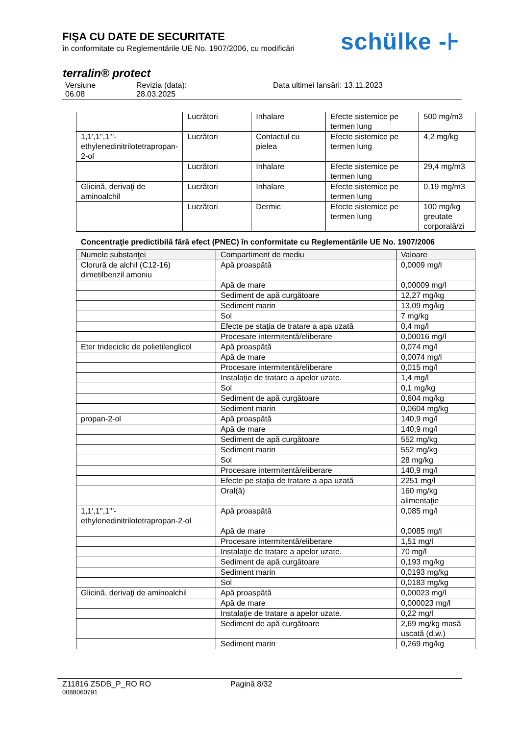FIŞA CU DATE DE SECURITATE
în conformitate cu Reglementările UE No. 1907/2006, cu modificări
schülke -⊦
terralin® protect
Versiune
06.08
Revizia (data):
28.03.2025
Data ultimei lansări: 13.11.2023
| | Lucrători | Inhalare | Efecte sistemice pe termen lung | 500 mg/m3 |
| 1,1',1'',1'''-ethylenedinitrilotetrapropan-2-ol | Lucrători | Contactul cu pielea | Efecte sistemice pe termen lung | 4,2 mg/kg |
| | Lucrători | Inhalare | Efecte sistemice pe termen lung | 29,4 mg/m3 |
| Glicină, derivaţi de aminoalchil | Lucrători | Inhalare | Efecte sistemice pe termen lung | 0,19 mg/m3 |
| | Lucrători | Dermic | Efecte sistemice pe termen lung | 100 mg/kg greutate corporală/zi |
Concentraţie predictibilă fără efect (PNEC) în conformitate cu Reglementările UE No. 1907/2006
| Numele substanţei | Compartiment de mediu | Valoare |
| --- | --- | --- |
| Clorură de alchil (C12-16) dimetilbenzil amoniu | Apă proaspătă | 0,0009 mg/l |
| | Apă de mare | 0,00009 mg/l |
| | Sediment de apă curgătoare | 12,27 mg/kg |
| | Sediment marin | 13,09 mg/kg |
| | Sol | 7 mg/kg |
| | Efecte pe staţia de tratare a apa uzată | 0,4 mg/l |
| | Procesare intermitentă/eliberare | 0,00016 mg/l |
| Eter trideciclic de polietilenglicol | Apă proaspătă | 0,074 mg/l |
| | Apă de mare | 0,0074 mg/l |
| | Procesare intermitentă/eliberare | 0,015 mg/l |
| | Instalaţie de tratare a apelor uzate. | 1,4 mg/l |
| | Sol | 0,1 mg/kg |
| | Sediment de apă curgătoare | 0,604 mg/kg |
| | Sediment marin | 0,0604 mg/kg |
| propan-2-ol | Apă proaspătă | 140,9 mg/l |
| | Apă de mare | 140,9 mg/l |
| | Sediment de apă curgătoare | 552 mg/kg |
| | Sediment marin | 552 mg/kg |
| | Sol | 28 mg/kg |
| | Procesare intermitentă/eliberare | 140,9 mg/l |
| | Efecte pe staţia de tratare a apa uzată | 2251 mg/l |
| | Oral(ă) | 160 mg/kg alimentaţie |
| 1,1',1'',1'''-ethylenedinitrilotetrapropan-2-ol | Apă proaspătă | 0,085 mg/l |
| | Apă de mare | 0,0085 mg/l |
| | Procesare intermitentă/eliberare | 1,51 mg/l |
| | Instalaţie de tratare a apelor uzate. | 70 mg/l |
| | Sediment de apă curgătoare | 0,193 mg/kg |
| | Sediment marin | 0,0193 mg/kg |
| | Sol | 0,0183 mg/kg |
| Glicină, derivaţi de aminoalchil | Apă proaspătă | 0,00023 mg/l |
| | Apă de mare | 0,000023 mg/l |
| | Instalaţie de tratare a apelor uzate. | 0,22 mg/l |
| | Sediment de apă curgătoare | 2,69 mg/kg masă uscată (d.w.) |
| | Sediment marin | 0,269 mg/kg |
Z11816 ZSDB_P_RO RO Pagină 8/32
0088060791